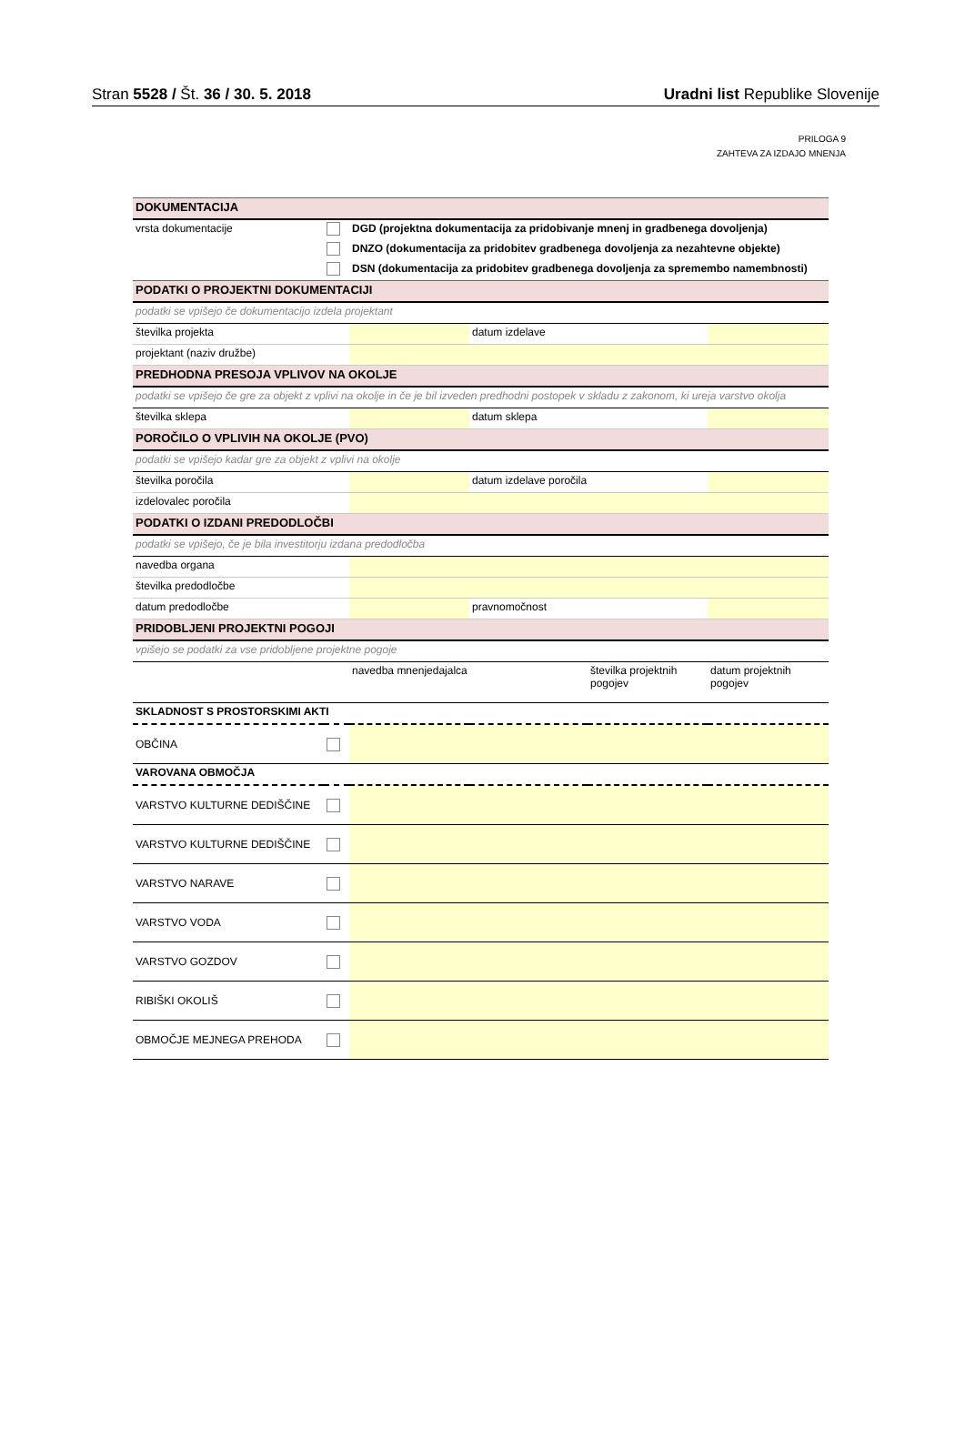Stran 5528 / Št. 36 / 30. 5. 2018 Uradni list Republike Slovenije
PRILOGA 9
ZAHTEVA ZA IZDAJO MNENJA
| DOKUMENTACIJA | | | | | |
| vrsta dokumentacije | | DGD (projektna dokumentacija za pridobivanje mnenj in gradbenega dovoljenja) | | | |
| | | DNZO (dokumentacija za pridobitev gradbenega dovoljenja za nezahtevne objekte) | | | |
| | | DSN (dokumentacija za pridobitev gradbenega dovoljenja za spremembo namembnosti) | | | |
| PODATKI O PROJEKTNI DOKUMENTACIJI | | | | | |
| podatki se vpišejo če dokumentacijo izdela projektant | | | | | |
| številka projekta | | | datum izdelave | | |
| projektant (naziv družbe) | | | | | |
| PREDHODNA PRESOJA VPLIVOV NA OKOLJE | | | | | |
| podatki se vpišejo če gre za objekt z vplivi na okolje in če je bil izveden predhodni postopek v skladu z zakonom, ki ureja varstvo okolja | | | | | |
| številka sklepa | | | datum sklepa | | |
| POROČILO O VPLIVIH NA OKOLJE (PVO) | | | | | |
| podatki se vpišejo kadar gre za objekt z vplivi na okolje | | | | | |
| številka poročila | | | datum izdelave poročila | | |
| izdelovalec poročila | | | | | |
| PODATKI O IZDANI PREDODLOČBI | | | | | |
| podatki se vpišejo, če je bila investitorju izdana predodločba | | | | | |
| navedba organa | | | | | |
| številka predodločbe | | | | | |
| datum predodločbe | | | pravnomočnost | | |
| PRIDOBLJENI PROJEKTNI POGOJI | | | | | |
| vpišejo se podatki za vse pridobljene projektne pogoje | | | | | |
| | | navedba mnenjedajalca | | številka projektnih pogojev | datum projektnih pogojev |
| SKLADNOST S PROSTORSKIMI AKTI | | | | | |
| OBČINA | | | | | |
| VAROVANA OBMOČJA | | | | | |
| VARSTVO KULTURNE DEDIŠČINE | | | | | |
| VARSTVO KULTURNE DEDIŠČINE | | | | | |
| VARSTVO NARAVE | | | | | |
| VARSTVO VODA | | | | | |
| VARSTVO GOZDOV | | | | | |
| RIBIŠKI OKOLIŠ | | | | | |
| OBMOČJE MEJNEGA PREHODA | | | | | |